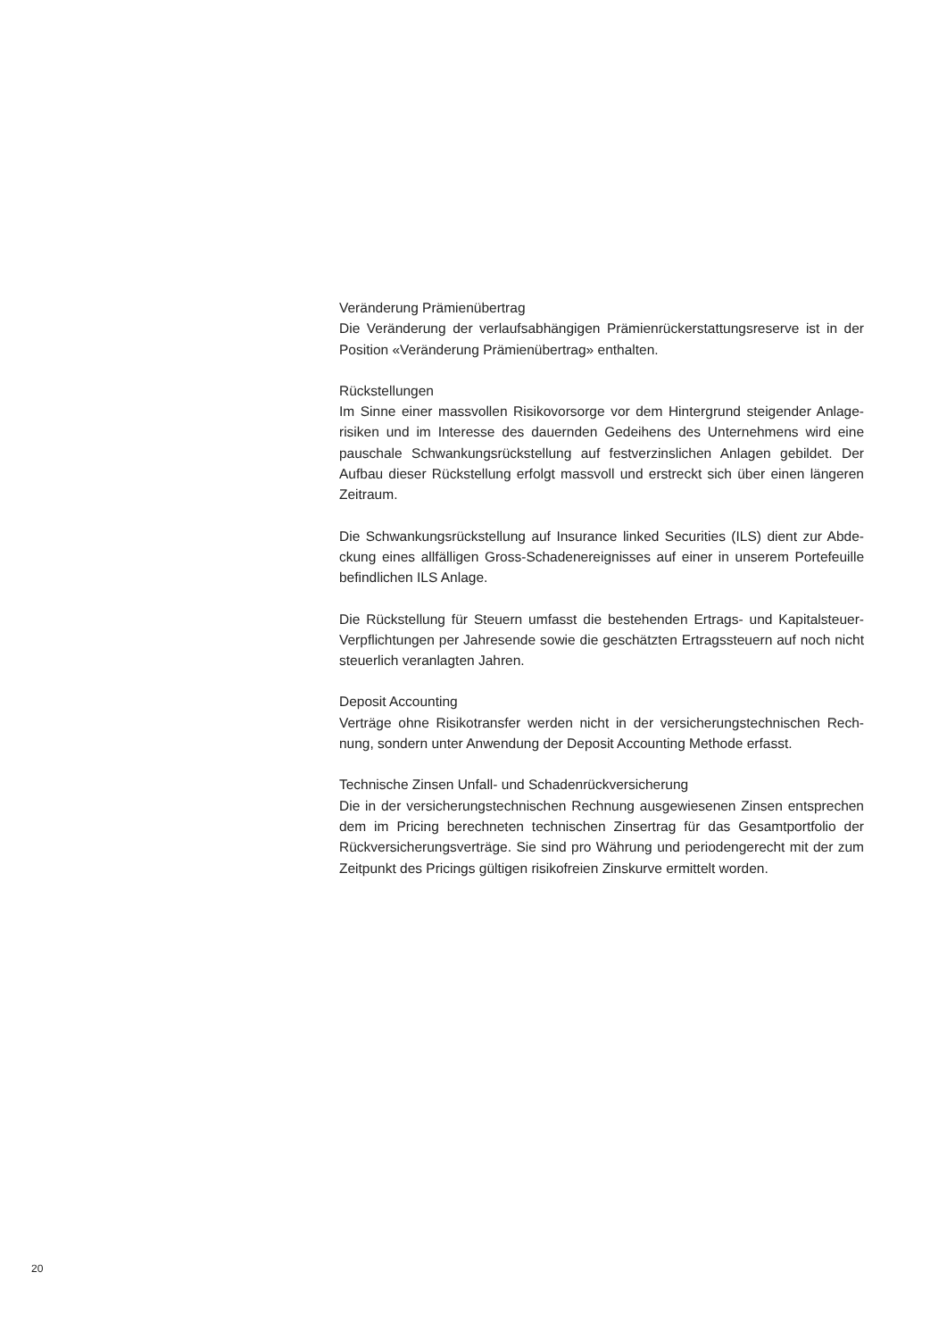Veränderung Prämienübertrag
Die Veränderung der verlaufsabhängigen Prämienrückerstattungsreserve ist in der Position «Veränderung Prämienübertrag» enthalten.
Rückstellungen
Im Sinne einer massvollen Risikovorsorge vor dem Hintergrund steigender Anlage­risiken und im Interesse des dauernden Gedeihens des Unternehmens wird eine pauschale Schwankungsrückstellung auf festverzinslichen Anlagen gebildet. Der Aufbau dieser Rückstellung erfolgt massvoll und erstreckt sich über einen längeren Zeitraum.
Die Schwankungsrückstellung auf Insurance linked Securities (ILS) dient zur Abde­ckung eines allfälligen Gross-Schadenereignisses auf einer in unserem Portefeuille befindlichen ILS Anlage.
Die Rückstellung für Steuern umfasst die bestehenden Ertrags- und Kapitalsteuer-Verpflichtungen per Jahresende sowie die geschätzten Ertragssteuern auf noch nicht steuerlich veranlagten Jahren.
Deposit Accounting
Verträge ohne Risikotransfer werden nicht in der versicherungstechnischen Rech­nung, sondern unter Anwendung der Deposit Accounting Methode erfasst.
Technische Zinsen Unfall- und Schadenrückversicherung
Die in der versicherungstechnischen Rechnung ausgewiesenen Zinsen entsprechen dem im Pricing berechneten technischen Zinsertrag für das Gesamtportfolio der Rückversicherungsverträge. Sie sind pro Währung und periodengerecht mit der zum Zeitpunkt des Pricings gültigen risikofreien Zinskurve ermittelt worden.
20